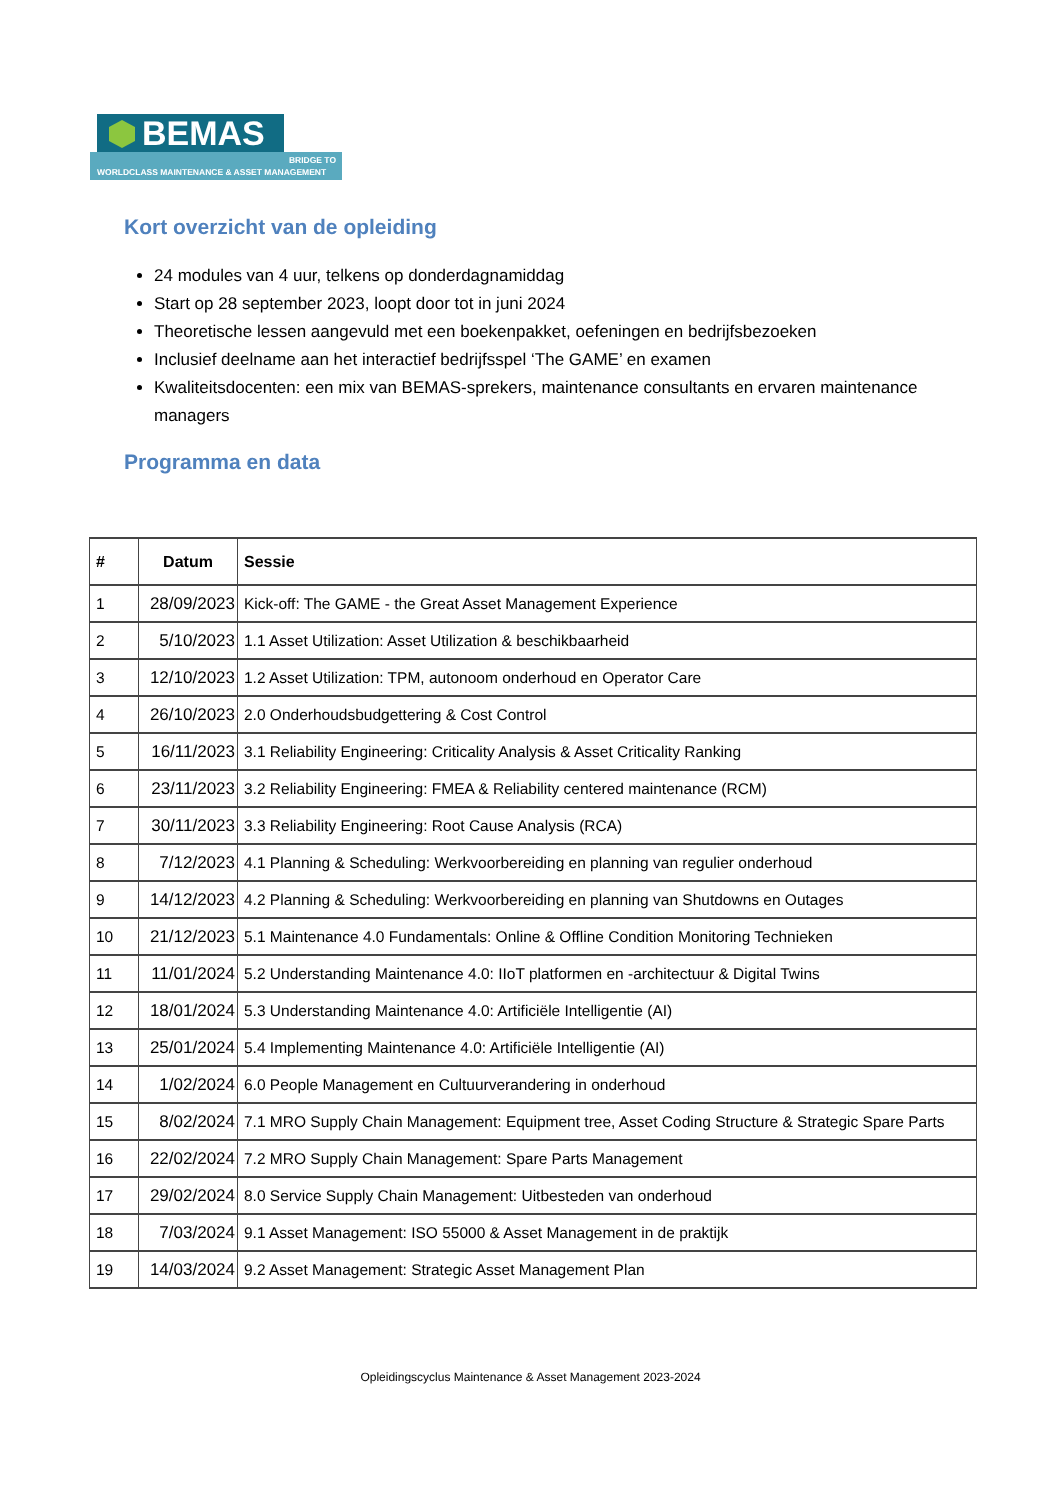BEMAS
BRIDGE TO
WORLDCLASS MAINTENANCE & ASSET MANAGEMENT
Kort overzicht van de opleiding
24 modules van 4 uur, telkens op donderdagnamiddag
Start op 28 september 2023, loopt door tot in juni 2024
Theoretische lessen aangevuld met een boekenpakket, oefeningen en bedrijfsbezoeken
Inclusief deelname aan het interactief bedrijfsspel ‘The GAME’ en examen
Kwaliteitsdocenten: een mix van BEMAS-sprekers, maintenance consultants en ervaren maintenance managers
Programma en data
| # | Datum | Sessie |
| --- | --- | --- |
| 1 | 28/09/2023 | Kick-off: The GAME - the Great Asset Management Experience |
| 2 | 5/10/2023 | 1.1 Asset Utilization: Asset Utilization & beschikbaarheid |
| 3 | 12/10/2023 | 1.2 Asset Utilization: TPM, autonoom onderhoud en Operator Care |
| 4 | 26/10/2023 | 2.0 Onderhoudsbudgettering & Cost Control |
| 5 | 16/11/2023 | 3.1 Reliability Engineering: Criticality Analysis & Asset Criticality Ranking |
| 6 | 23/11/2023 | 3.2 Reliability Engineering: FMEA & Reliability centered maintenance (RCM) |
| 7 | 30/11/2023 | 3.3 Reliability Engineering: Root Cause Analysis (RCA) |
| 8 | 7/12/2023 | 4.1 Planning & Scheduling: Werkvoorbereiding en planning van regulier onderhoud |
| 9 | 14/12/2023 | 4.2 Planning & Scheduling: Werkvoorbereiding en planning van Shutdowns en Outages |
| 10 | 21/12/2023 | 5.1 Maintenance 4.0 Fundamentals: Online & Offline Condition Monitoring Technieken |
| 11 | 11/01/2024 | 5.2 Understanding Maintenance 4.0: IIoT platformen en -architectuur & Digital Twins |
| 12 | 18/01/2024 | 5.3 Understanding Maintenance 4.0: Artificiële Intelligentie (AI) |
| 13 | 25/01/2024 | 5.4 Implementing Maintenance 4.0: Artificiële Intelligentie (AI) |
| 14 | 1/02/2024 | 6.0 People Management en Cultuurverandering in onderhoud |
| 15 | 8/02/2024 | 7.1 MRO Supply Chain Management: Equipment tree, Asset Coding Structure & Strategic Spare Parts |
| 16 | 22/02/2024 | 7.2 MRO Supply Chain Management: Spare Parts Management |
| 17 | 29/02/2024 | 8.0 Service Supply Chain Management: Uitbesteden van onderhoud |
| 18 | 7/03/2024 | 9.1 Asset Management: ISO 55000 & Asset Management in de praktijk |
| 19 | 14/03/2024 | 9.2 Asset Management: Strategic Asset Management Plan |
Opleidingscyclus Maintenance & Asset Management 2023-2024